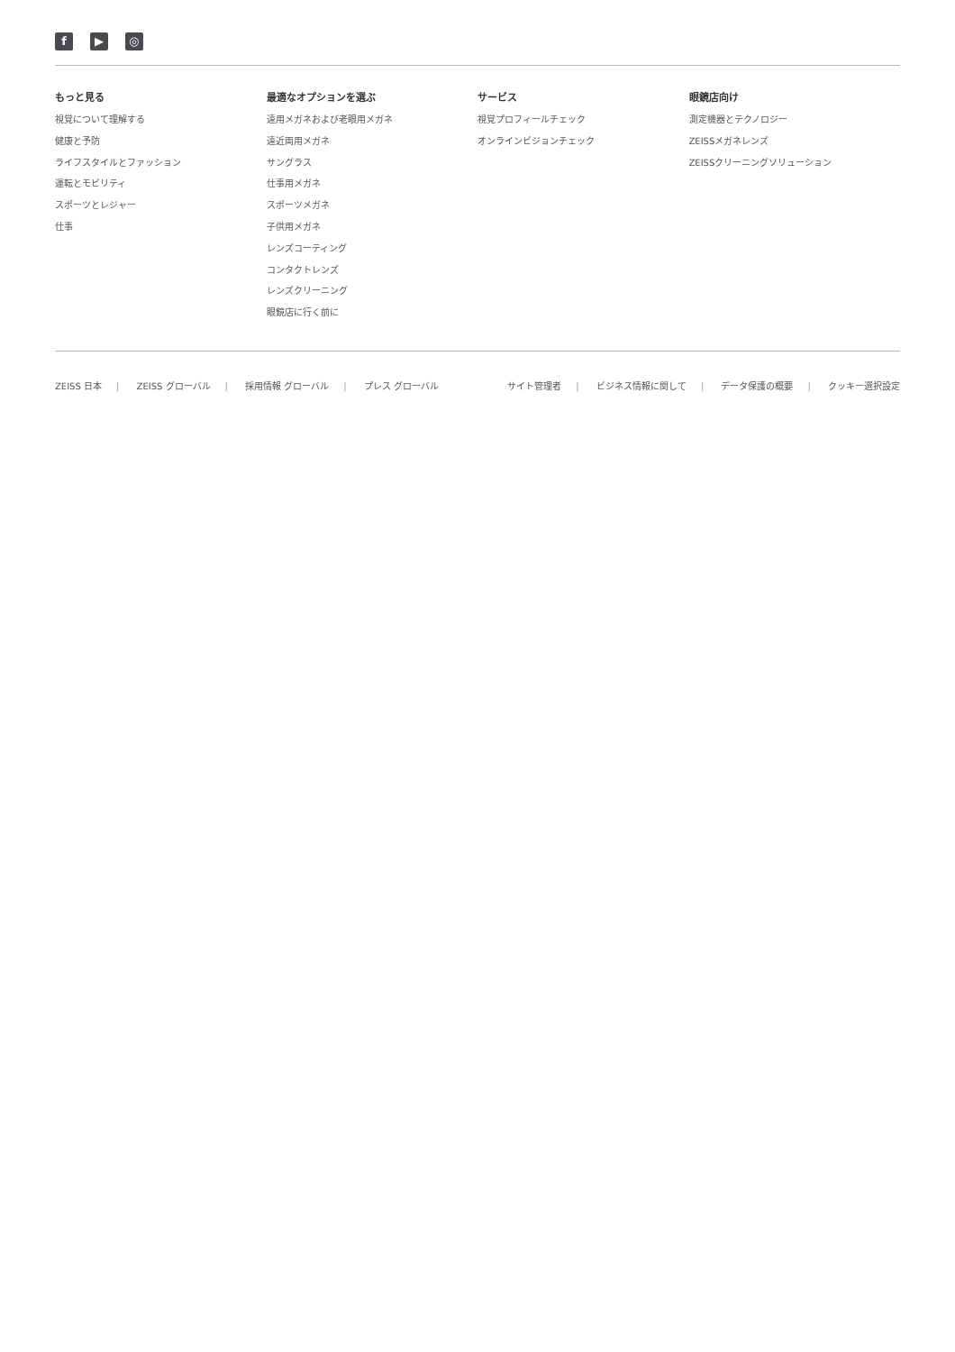f ▶ ◎
もっと見る
視覚について理解する
健康と予防
ライフスタイルとファッション
運転とモビリティ
スポーツとレジャー
仕事
最適なオプションを選ぶ
遠用メガネおよび老眼用メガネ
遠近両用メガネ
サングラス
仕事用メガネ
スポーツメガネ
子供用メガネ
レンズコーティング
コンタクトレンズ
レンズクリーニング
眼鏡店に行く前に
サービス
視覚プロフィールチェック
オンラインビジョンチェック
眼鏡店向け
測定機器とテクノロジー
ZEISSメガネレンズ
ZEISSクリーニングソリューション
ZEISS 日本 | ZEISS グローバル | 採用情報 グローバル | プレス グローバル
サイト管理者 | ビジネス情報に関して | データ保護の概要 | クッキー選択設定